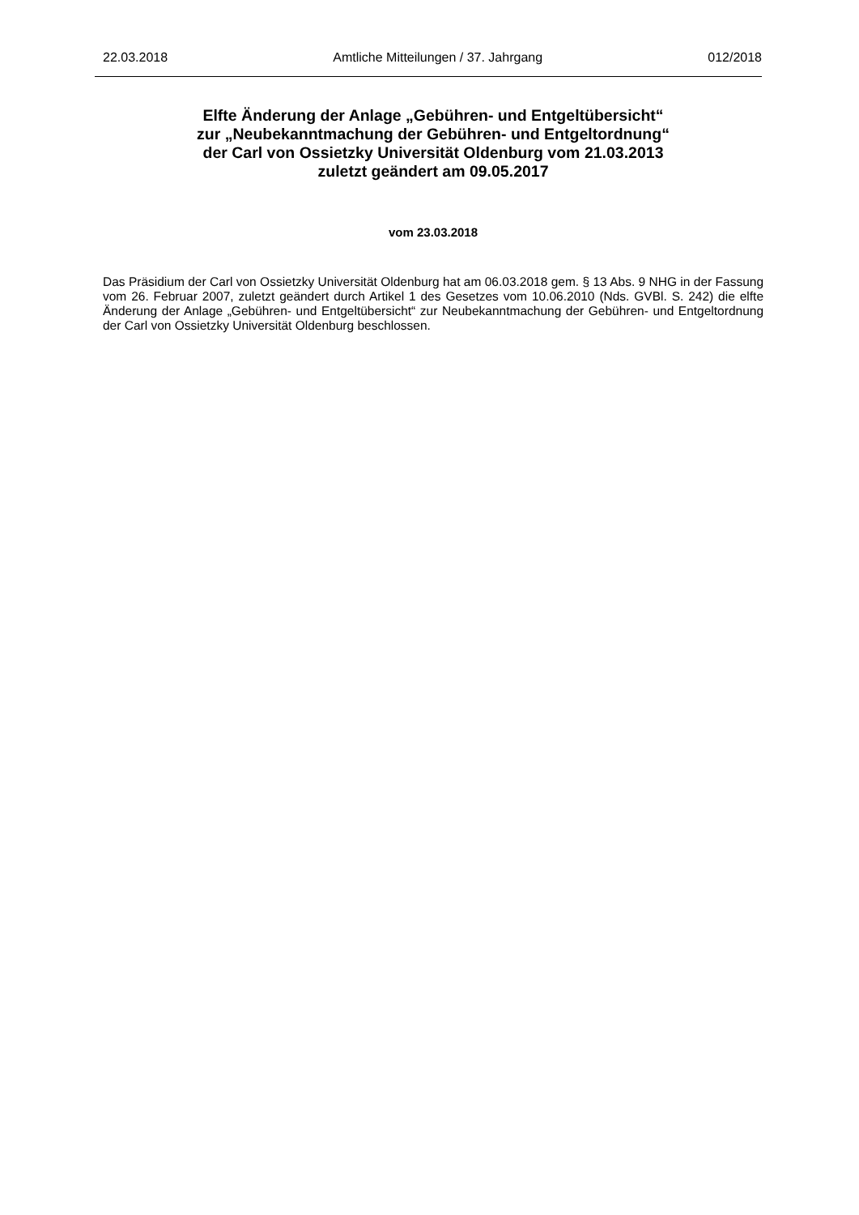22.03.2018 Amtliche Mitteilungen / 37. Jahrgang 012/2018
Elfte Änderung der Anlage „Gebühren- und Entgeltübersicht“
zur „Neubekanntmachung der Gebühren- und Entgeltordnung“
der Carl von Ossietzky Universität Oldenburg vom 21.03.2013
zuletzt geändert am 09.05.2017
vom 23.03.2018
Das Präsidium der Carl von Ossietzky Universität Oldenburg hat am 06.03.2018 gem. § 13 Abs. 9 NHG in der Fassung vom 26. Februar 2007, zuletzt geändert durch Artikel 1 des Gesetzes vom 10.06.2010 (Nds. GVBl. S. 242) die elfte Änderung der Anlage „Gebühren- und Entgeltübersicht“ zur Neubekanntmachung der Gebühren- und Entgeltordnung der Carl von Ossietzky Universität Oldenburg beschlossen.